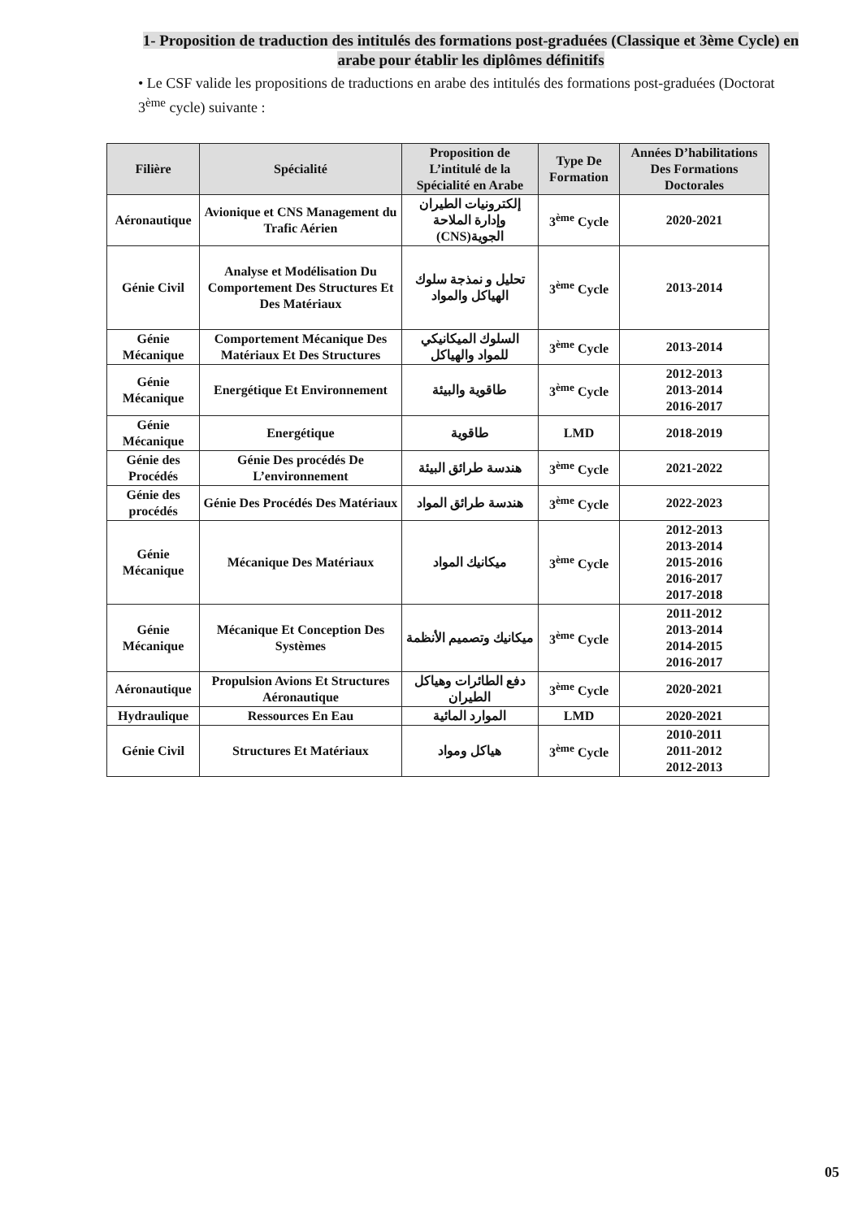1- Proposition de traduction des intitulés des formations post-graduées (Classique et 3ème Cycle) en arabe pour établir les diplômes définitifs
• Le CSF valide les propositions de traductions en arabe des intitulés des formations post-graduées (Doctorat 3<sup>ème</sup> cycle) suivante :
| Filière | Spécialité | Proposition de L’intitulé de la Spécialité en Arabe | Type De Formation | Années D’habilitations Des Formations Doctorales |
| --- | --- | --- | --- | --- |
| Aéronautique | Avionique et CNS Management du Trafic Aérien | إلكترونيات الطيران وإدارة الملاحة الجوية(CNS) | 3<sup>ème</sup> Cycle | 2020-2021 |
| Génie Civil | Analyse et Modélisation Du Comportement Des Structures Et Des Matériaux | تحليل و نمذجة سلوك الهياكل والمواد | 3<sup>ème</sup> Cycle | 2013-2014 |
| Génie Mécanique | Comportement Mécanique Des Matériaux Et Des Structures | السلوك الميكانيكي للمواد والهياكل | 3<sup>ème</sup> Cycle | 2013-2014 |
| Génie Mécanique | Energétique Et Environnement | طاقوية والبيئة | 3<sup>ème</sup> Cycle | 2012-2013 2013-2014 2016-2017 |
| Génie Mécanique | Energétique | طاقوية | LMD | 2018-2019 |
| Génie des Procédés | Génie Des procédés De L’environnement | هندسة طرائق البيئة | 3<sup>ème</sup> Cycle | 2021-2022 |
| Génie des procédés | Génie Des Procédés Des Matériaux | هندسة طرائق المواد | 3<sup>ème</sup> Cycle | 2022-2023 |
| Génie Mécanique | Mécanique Des Matériaux | ميكانيك المواد | 3<sup>ème</sup> Cycle | 2012-2013 2013-2014 2015-2016 2016-2017 2017-2018 |
| Génie Mécanique | Mécanique Et Conception Des Systèmes | ميكانيك وتصميم الأنظمة | 3<sup>ème</sup> Cycle | 2011-2012 2013-2014 2014-2015 2016-2017 |
| Aéronautique | Propulsion Avions Et Structures Aéronautique | دفع الطائرات وهياكل الطيران | 3<sup>ème</sup> Cycle | 2020-2021 |
| Hydraulique | Ressources En Eau | الموارد المائية | LMD | 2020-2021 |
| Génie Civil | Structures Et Matériaux | هياكل ومواد | 3<sup>ème</sup> Cycle | 2010-2011 2011-2012 2012-2013 |
05